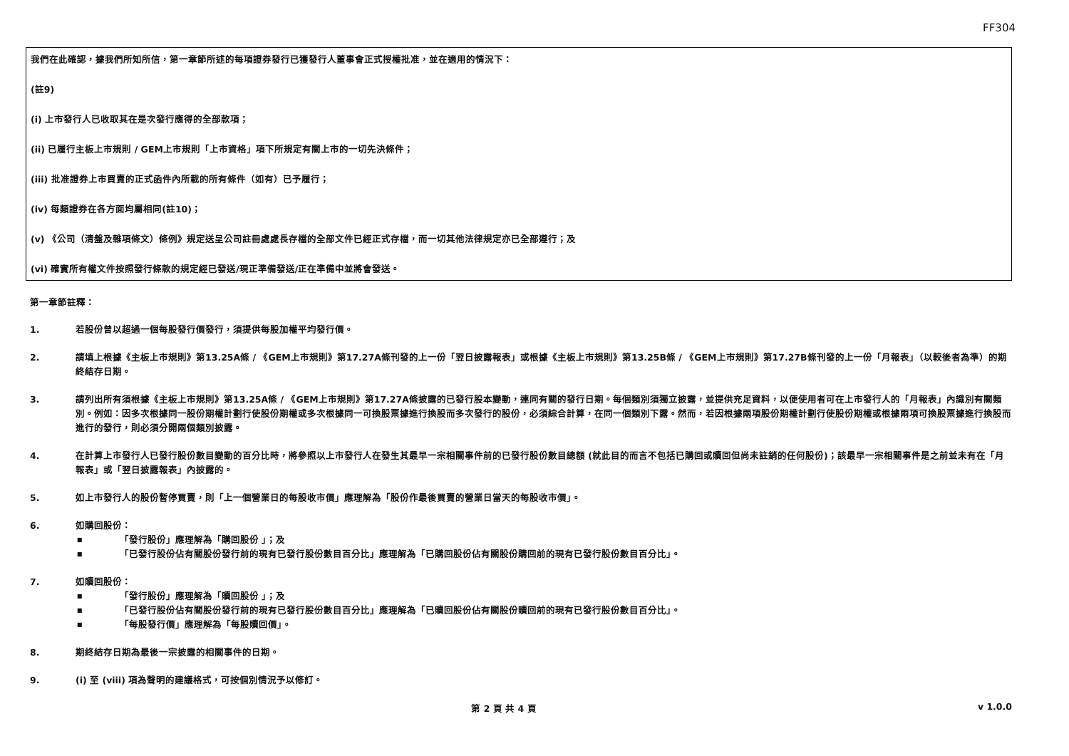FF304
我們在此確認，據我們所知所信，第一章節所述的每項證券發行已獲發行人董事會正式授權批准，並在適用的情況下：
(註9)
(i) 上市發行人已收取其在是次發行應得的全部款項；
(ii) 已履行主板上市規則 / GEM上市規則「上市資格」項下所規定有關上市的一切先決條件；
(iii) 批准證券上市買賣的正式函件內所載的所有條件（如有）已予履行；
(iv) 每類證券在各方面均屬相同(註10)；
(v) 《公司（清盤及雜項條文）條例》規定送呈公司註冊處處長存檔的全部文件已經正式存檔，而一切其他法律規定亦已全部遵行；及
(vi) 確實所有權文件按照發行條款的規定經已發送/現正準備發送/正在準備中並將會發送。
第一章節註釋：
1. 若股份曾以超過一個每股發行價發行，須提供每股加權平均發行價。
2. 請填上根據《主板上市規則》第13.25A條 / 《GEM上市規則》第17.27A條刊發的上一份「翌日披露報表」或根據《主板上市規則》第13.25B條 / 《GEM上市規則》第17.27B條刊發的上一份「月報表」（以較後者為準）的期終結存日期。
3. 請列出所有須根據《主板上市規則》第13.25A條 / 《GEM上市規則》第17.27A條披露的已發行股本變動，連同有關的發行日期。每個類別須獨立披露，並提供充足資料，以便使用者可在上市發行人的「月報表」內識別有關類別。例如：因多次根據同一股份期權計劃行使股份期權或多次根據同一可換股票據進行換股而多次發行的股份，必須綜合計算，在同一個類別下露。然而，若因根據兩項股份期權計劃行使股份期權或根據兩項可換股票據進行換股而進行的發行，則必須分開兩個類別披露。
4. 在計算上市發行人已發行股份數目變動的百分比時，將參照以上市發行人在發生其最早一宗相關事件前的已發行股份數目總額 (就此目的而言不包括已購回或贖回但尚未註銷的任何股份)；該最早一宗相關事件是之前並未有在「月報表」或「翌日披露報表」內披露的。
5. 如上市發行人的股份暫停買賣，則「上一個營業日的每股收市價」應理解為「股份作最後買賣的營業日當天的每股收市價」。
6. 如購回股份：
■ 「發行股份」應理解為「購回股份 」；及
■ 「已發行股份佔有關股份發行前的現有已發行股份數目百分比」應理解為「已購回股份佔有關股份購回前的現有已發行股份數目百分比」。
7. 如贖回股份：
■ 「發行股份」應理解為「贖回股份 」；及
■ 「已發行股份佔有關股份發行前的現有已發行股份數目百分比」應理解為「已贖回股份佔有關股份贖回前的現有已發行股份數目百分比」。
■ 「每股發行價」應理解為「每股贖回價」。
8. 期終結存日期為最後一宗披露的相關事件的日期。
9. (i) 至 (viii) 項為聲明的建議格式，可按個別情況予以修訂。
第 2 頁 共 4 頁 v 1.0.0